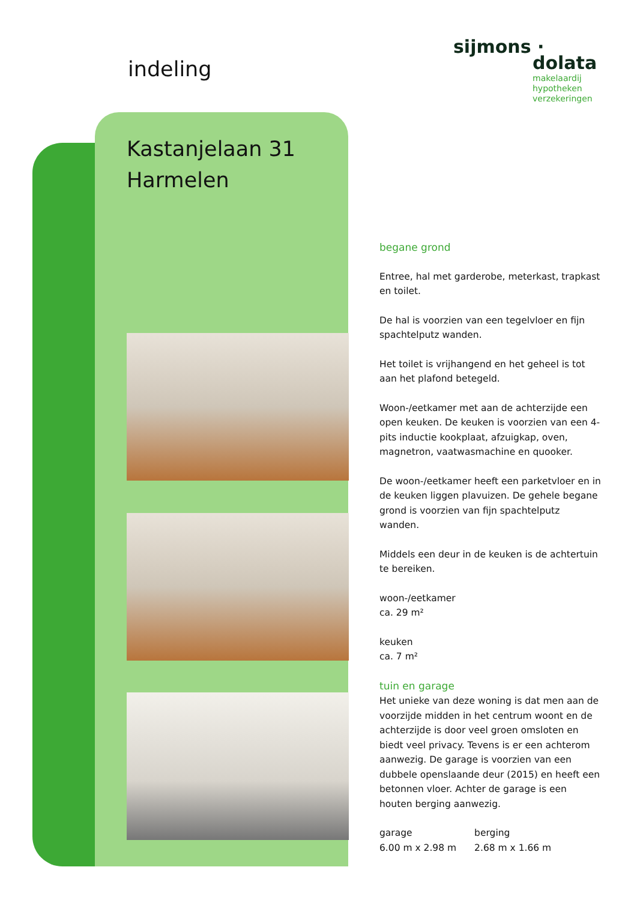indeling
Kastanjelaan 31
Harmelen
sijmons ·
dolata
makelaardij
hypotheken
verzekeringen
begane grond
Entree, hal met garderobe, meterkast, trapkast en toilet.
De hal is voorzien van een tegelvloer en fijn spachtelputz wanden.
Het toilet is vrijhangend en het geheel is tot aan het plafond betegeld.
Woon-/eetkamer met aan de achterzijde een open keuken. De keuken is voorzien van een 4-pits inductie kookplaat, afzuigkap, oven, magnetron, vaatwasmachine en quooker.
De woon-/eetkamer heeft een parketvloer en in de keuken liggen plavuizen. De gehele begane grond is voorzien van fijn spachtelputz wanden.
Middels een deur in de keuken is de achtertuin te bereiken.
woon-/eetkamer
ca. 29 m²
keuken
ca. 7 m²
tuin en garage
Het unieke van deze woning is dat men aan de voorzijde midden in het centrum woont en de achterzijde is door veel groen omsloten en biedt veel privacy. Tevens is er een achterom aanwezig. De garage is voorzien van een dubbele openslaande deur (2015) en heeft een betonnen vloer. Achter de garage is een houten berging aanwezig.
garage
6.00 m x 2.98 m
berging
2.68 m x 1.66 m